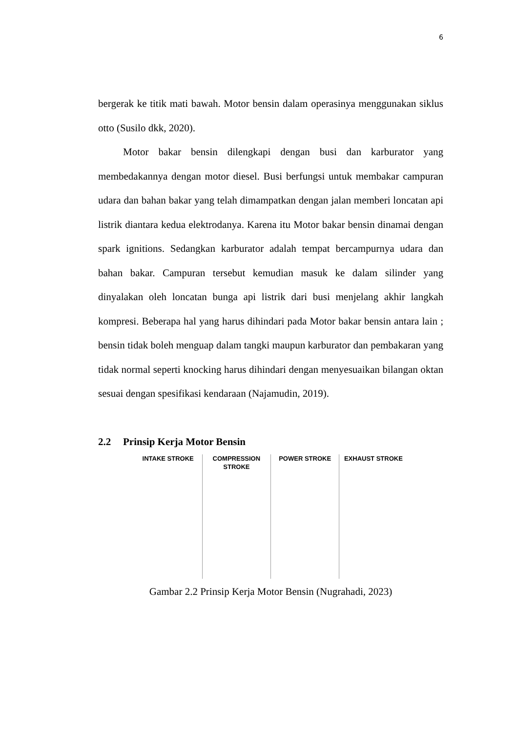6
bergerak ke titik mati bawah. Motor bensin dalam operasinya menggunakan siklus otto (Susilo dkk, 2020).
Motor bakar bensin dilengkapi dengan busi dan karburator yang membedakannya dengan motor diesel. Busi berfungsi untuk membakar campuran udara dan bahan bakar yang telah dimampatkan dengan jalan memberi loncatan api listrik diantara kedua elektrodanya. Karena itu Motor bakar bensin dinamai dengan spark ignitions. Sedangkan karburator adalah tempat bercampurnya udara dan bahan bakar. Campuran tersebut kemudian masuk ke dalam silinder yang dinyalakan oleh loncatan bunga api listrik dari busi menjelang akhir langkah kompresi. Beberapa hal yang harus dihindari pada Motor bakar bensin antara lain ; bensin tidak boleh menguap dalam tangki maupun karburator dan pembakaran yang tidak normal seperti knocking harus dihindari dengan menyesuaikan bilangan oktan sesuai dengan spesifikasi kendaraan (Najamudin, 2019).
2.2 Prinsip Kerja Motor Bensin
INTAKE STROKE COMPRESSION STROKE POWER STROKE EXHAUST STROKE
Gambar 2.2 Prinsip Kerja Motor Bensin (Nugrahadi, 2023)